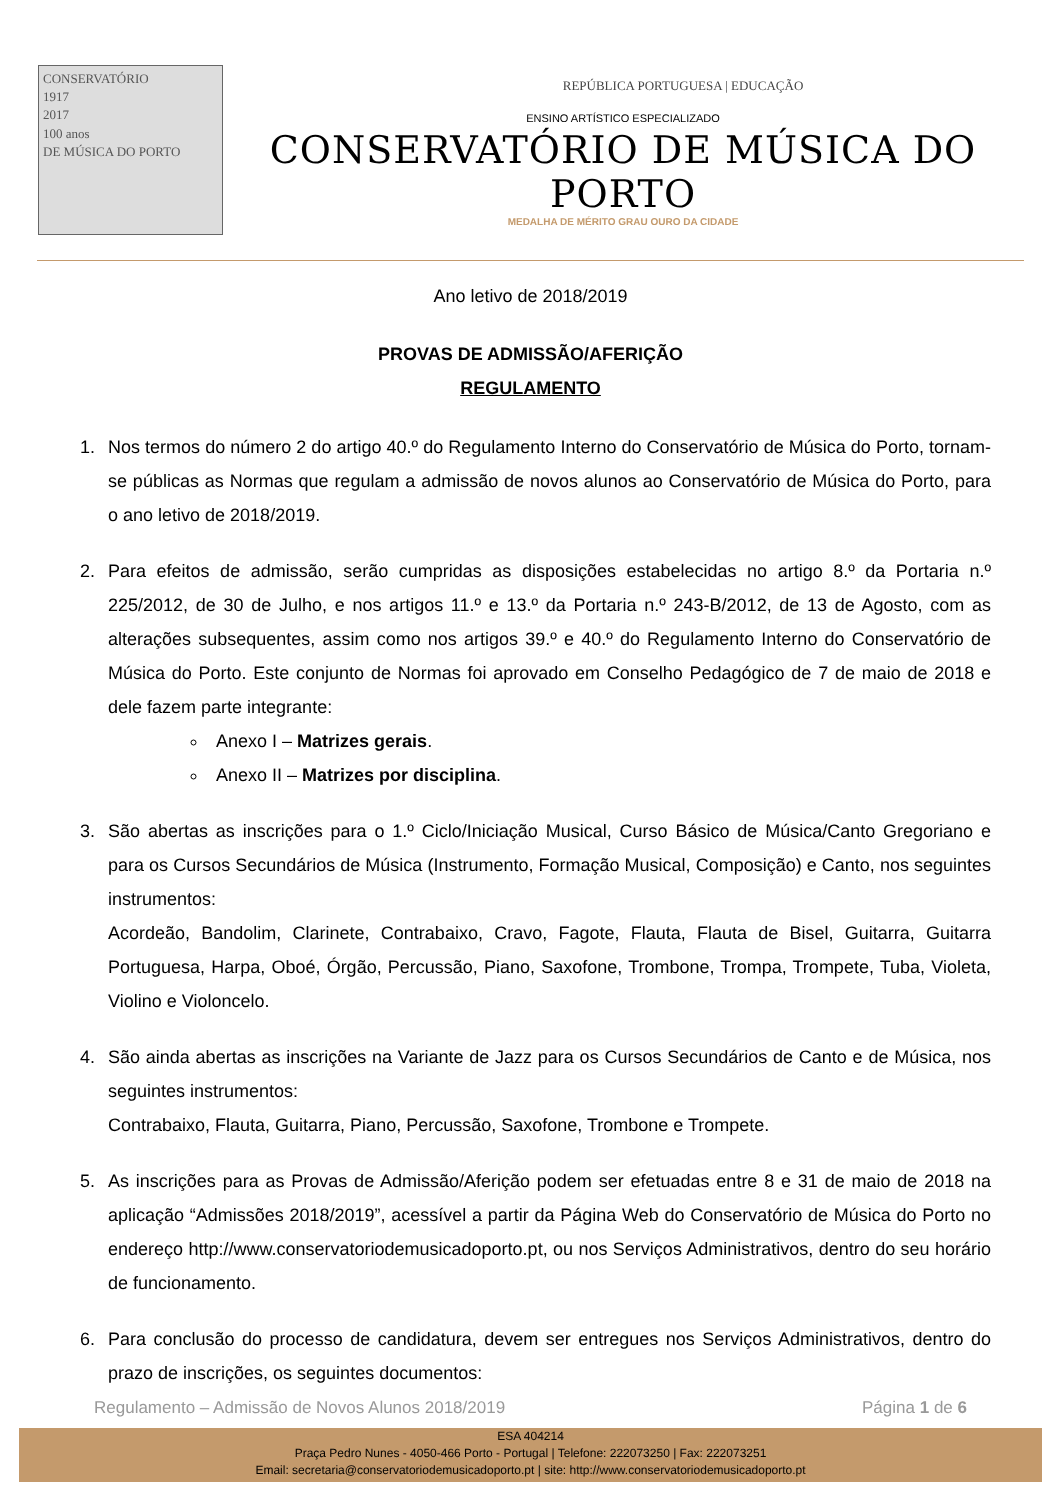CONSERVATÓRIO
1917
2017
100 anos
DE MÚSICA DO PORTO
REPÚBLICA PORTUGUESA | EDUCAÇÃO
ENSINO ARTÍSTICO ESPECIALIZADO
CONSERVATÓRIO DE MÚSICA DO PORTO
MEDALHA DE MÉRITO GRAU OURO DA CIDADE
Ano letivo de 2018/2019
PROVAS DE ADMISSÃO/AFERIÇÃO
REGULAMENTO
1. Nos termos do número 2 do artigo 40.º do Regulamento Interno do Conservatório de Música do Porto, tornam-se públicas as Normas que regulam a admissão de novos alunos ao Conservatório de Música do Porto, para o ano letivo de 2018/2019.
2. Para efeitos de admissão, serão cumpridas as disposições estabelecidas no artigo 8.º da Portaria n.º 225/2012, de 30 de Julho, e nos artigos 11.º e 13.º da Portaria n.º 243-B/2012, de 13 de Agosto, com as alterações subsequentes, assim como nos artigos 39.º e 40.º do Regulamento Interno do Conservatório de Música do Porto. Este conjunto de Normas foi aprovado em Conselho Pedagógico de 7 de maio de 2018 e dele fazem parte integrante:
Anexo I – Matrizes gerais.
Anexo II – Matrizes por disciplina.
3. São abertas as inscrições para o 1.º Ciclo/Iniciação Musical, Curso Básico de Música/Canto Gregoriano e para os Cursos Secundários de Música (Instrumento, Formação Musical, Composição) e Canto, nos seguintes instrumentos:
Acordeão, Bandolim, Clarinete, Contrabaixo, Cravo, Fagote, Flauta, Flauta de Bisel, Guitarra, Guitarra Portuguesa, Harpa, Oboé, Órgão, Percussão, Piano, Saxofone, Trombone, Trompa, Trompete, Tuba, Violeta, Violino e Violoncelo.
4. São ainda abertas as inscrições na Variante de Jazz para os Cursos Secundários de Canto e de Música, nos seguintes instrumentos:
Contrabaixo, Flauta, Guitarra, Piano, Percussão, Saxofone, Trombone e Trompete.
5. As inscrições para as Provas de Admissão/Aferição podem ser efetuadas entre 8 e 31 de maio de 2018 na aplicação “Admissões 2018/2019”, acessível a partir da Página Web do Conservatório de Música do Porto no endereço http://www.conservatoriodemusicadoporto.pt, ou nos Serviços Administrativos, dentro do seu horário de funcionamento.
6. Para conclusão do processo de candidatura, devem ser entregues nos Serviços Administrativos, dentro do prazo de inscrições, os seguintes documentos:
Regulamento – Admissão de Novos Alunos 2018/2019 Página 1 de 6
ESA 404214
Praça Pedro Nunes - 4050-466 Porto - Portugal | Telefone: 222073250 | Fax: 222073251
Email: secretaria@conservatoriodemusicadoporto.pt | site: http://www.conservatoriodemusicadoporto.pt